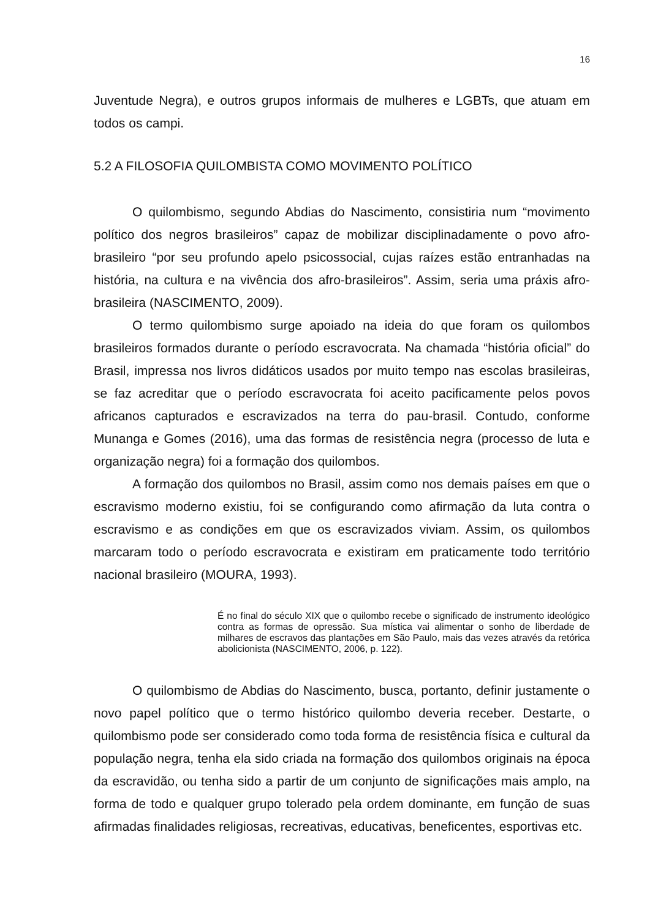16
Juventude Negra), e outros grupos informais de mulheres e LGBTs, que atuam em todos os campi.
5.2 A FILOSOFIA QUILOMBISTA COMO MOVIMENTO POLÍTICO
O quilombismo, segundo Abdias do Nascimento, consistiria num “movimento político dos negros brasileiros” capaz de mobilizar disciplinadamente o povo afro-brasileiro “por seu profundo apelo psicossocial, cujas raízes estão entranhadas na história, na cultura e na vivência dos afro-brasileiros”. Assim, seria uma práxis afro-brasileira (NASCIMENTO, 2009).
O termo quilombismo surge apoiado na ideia do que foram os quilombos brasileiros formados durante o período escravocrata. Na chamada “história oficial” do Brasil, impressa nos livros didáticos usados por muito tempo nas escolas brasileiras, se faz acreditar que o período escravocrata foi aceito pacificamente pelos povos africanos capturados e escravizados na terra do pau-brasil. Contudo, conforme Munanga e Gomes (2016), uma das formas de resistência negra (processo de luta e organização negra) foi a formação dos quilombos.
A formação dos quilombos no Brasil, assim como nos demais países em que o escravismo moderno existiu, foi se configurando como afirmação da luta contra o escravismo e as condições em que os escravizados viviam. Assim, os quilombos marcaram todo o período escravocrata e existiram em praticamente todo território nacional brasileiro (MOURA, 1993).
É no final do século XIX que o quilombo recebe o significado de instrumento ideológico contra as formas de opressão. Sua mística vai alimentar o sonho de liberdade de milhares de escravos das plantações em São Paulo, mais das vezes através da retórica abolicionista (NASCIMENTO, 2006, p. 122).
O quilombismo de Abdias do Nascimento, busca, portanto, definir justamente o novo papel político que o termo histórico quilombo deveria receber. Destarte, o quilombismo pode ser considerado como toda forma de resistência física e cultural da população negra, tenha ela sido criada na formação dos quilombos originais na época da escravidão, ou tenha sido a partir de um conjunto de significações mais amplo, na forma de todo e qualquer grupo tolerado pela ordem dominante, em função de suas afirmadas finalidades religiosas, recreativas, educativas, beneficentes, esportivas etc.